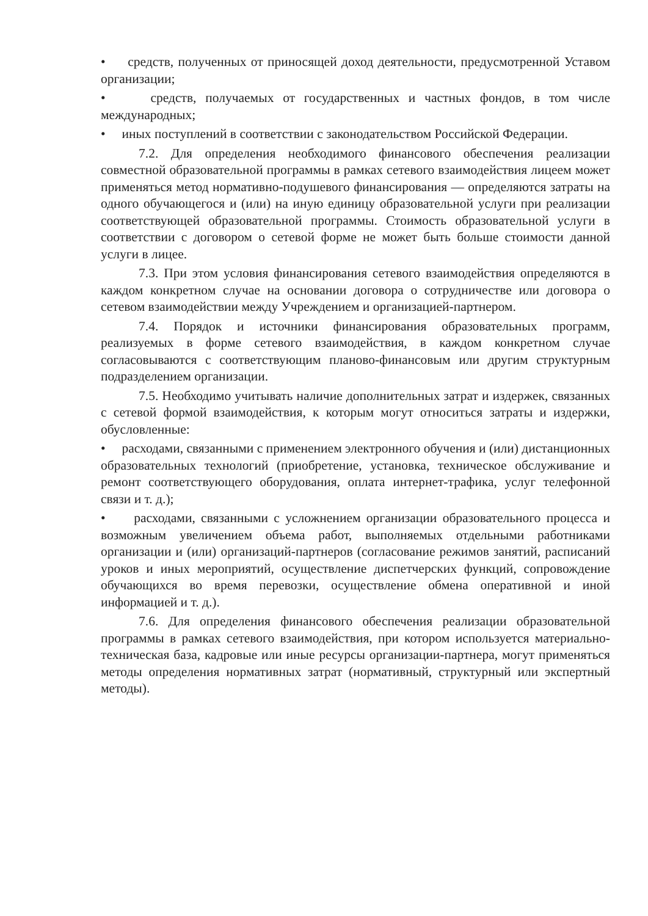• средств, полученных от приносящей доход деятельности, предусмотренной Уставом организации;
• средств, получаемых от государственных и частных фондов, в том числе международных;
• иных поступлений в соответствии с законодательством Российской Федерации.
7.2. Для определения необходимого финансового обеспечения реализации совместной образовательной программы в рамках сетевого взаимодействия лицеем может применяться метод нормативно-подушевого финансирования — определяются затраты на одного обучающегося и (или) на иную единицу образовательной услуги при реализации соответствующей образовательной программы. Стоимость образовательной услуги в соответствии с договором о сетевой форме не может быть больше стоимости данной услуги в лицее.
7.3. При этом условия финансирования сетевого взаимодействия определяются в каждом конкретном случае на основании договора о сотрудничестве или договора о сетевом взаимодействии между Учреждением и организацией-партнером.
7.4. Порядок и источники финансирования образовательных программ, реализуемых в форме сетевого взаимодействия, в каждом конкретном случае согласовываются с соответствующим планово-финансовым или другим структурным подразделением организации.
7.5. Необходимо учитывать наличие дополнительных затрат и издержек, связанных с сетевой формой взаимодействия, к которым могут относиться затраты и издержки, обусловленные:
• расходами, связанными с применением электронного обучения и (или) дистанционных образовательных технологий (приобретение, установка, техническое обслуживание и ремонт соответствующего оборудования, оплата интернет-трафика, услуг телефонной связи и т. д.);
• расходами, связанными с усложнением организации образовательного процесса и возможным увеличением объема работ, выполняемых отдельными работниками организации и (или) организаций-партнеров (согласование режимов занятий, расписаний уроков и иных мероприятий, осуществление диспетчерских функций, сопровождение обучающихся во время перевозки, осуществление обмена оперативной и иной информацией и т. д.).
7.6. Для определения финансового обеспечения реализации образовательной программы в рамках сетевого взаимодействия, при котором используется материально-техническая база, кадровые или иные ресурсы организации-партнера, могут применяться методы определения нормативных затрат (нормативный, структурный или экспертный методы).